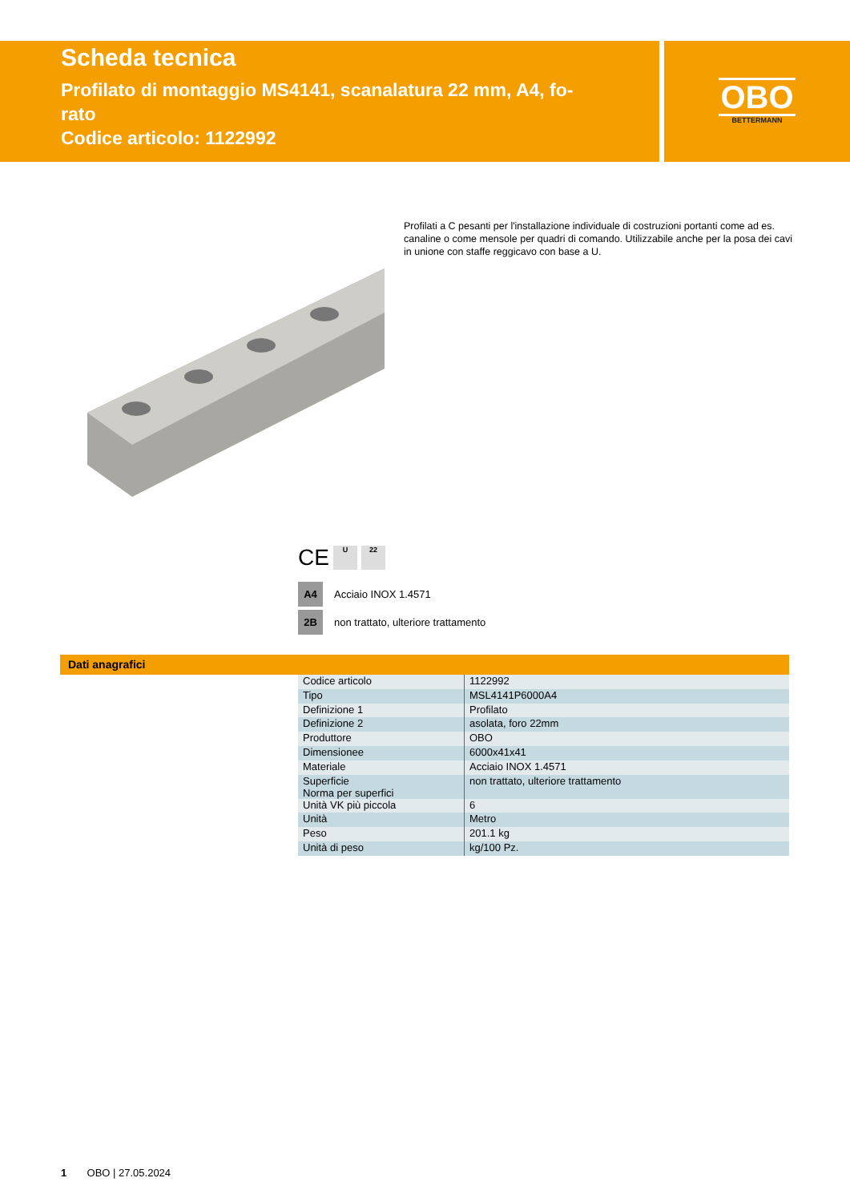Scheda tecnica
Profilato di montaggio MS4141, scanalatura 22 mm, A4, fo-
rato
Codice articolo: 1122992
OBO
BETTERMANN
Profilati a C pesanti per l'installazione individuale di costruzioni portanti come ad es. canaline o come mensole per quadri di comando. Utilizzabile anche per la posa dei cavi in unione con staffe reggicavo con base a U.
CE
U 22
A4 Acciaio INOX 1.4571
2B non trattato, ulteriore trattamento
Dati anagrafici
| Codice articolo | 1122992 |
| Tipo | MSL4141P6000A4 |
| Definizione 1 | Profilato |
| Definizione 2 | asolata, foro 22mm |
| Produttore | OBO |
| Dimensionee | 6000x41x41 |
| Materiale | Acciaio INOX 1.4571 |
| Superficie Norma per superfici | non trattato, ulteriore trattamento |
| Unità VK più piccola | 6 |
| Unità | Metro |
| Peso | 201.1 kg |
| Unità di peso | kg/100 Pz. |
1 OBO | 27.05.2024